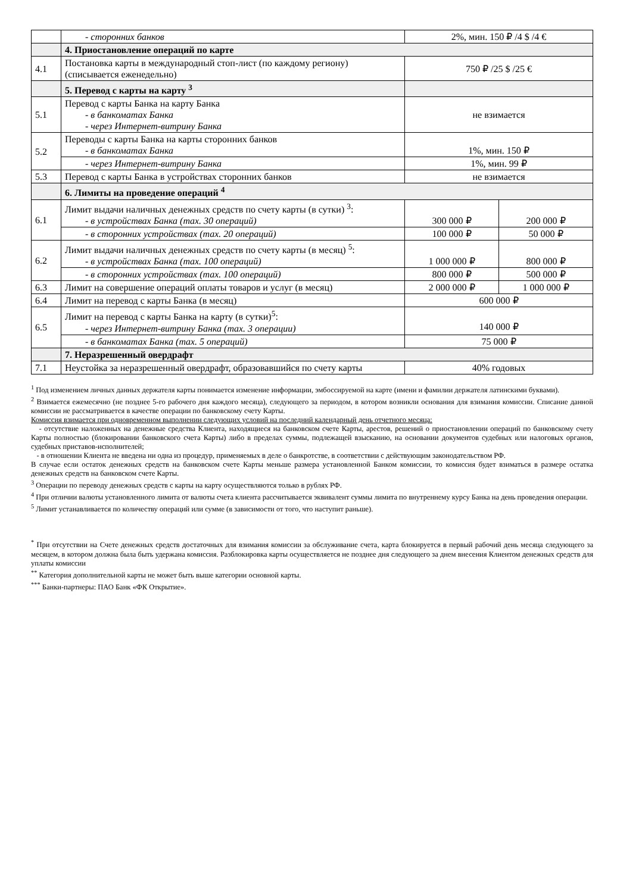| | - сторонних банков | 2%, мин. 150 ₽ /4 $ /4 € | |
| | 4. Приостановление операций по карте | | |
| 4.1 | Постановка карты в международный стоп-лист (по каждому региону) (списывается еженедельно) | 750 ₽ /25 $ /25 € | |
| | 5. Перевод с карты на карту <sup>3</sup> | | |
| 5.1 | Перевод с карты Банка на карту Банка - в банкоматах Банка - через Интернет-витрину Банка | не взимается | |
| 5.2 | Переводы с карты Банка на карты сторонних банков - в банкоматах Банка | 1%, мин. 150 ₽ | |
| | - через Интернет-витрину Банка | 1%, мин. 99 ₽ | |
| 5.3 | Перевод с карты Банка в устройствах сторонних банков | не взимается | |
| | 6. Лимиты на проведение операций <sup>4</sup> | | |
| 6.1 | Лимит выдачи наличных денежных средств по счету карты (в сутки) <sup>3</sup>: - в устройствах Банка (max. 30 операций) | 300 000 ₽ | 200 000 ₽ |
| | - в сторонних устройствах (max. 20 операций) | 100 000 ₽ | 50 000 ₽ |
| 6.2 | Лимит выдачи наличных денежных средств по счету карты (в месяц) <sup>5</sup>: - в устройствах Банка (max. 100 операций) | 1 000 000 ₽ | 800 000 ₽ |
| | - в сторонних устройствах (max. 100 операций) | 800 000 ₽ | 500 000 ₽ |
| 6.3 | Лимит на совершение операций оплаты товаров и услуг (в месяц) | 2 000 000 ₽ | 1 000 000 ₽ |
| 6.4 | Лимит на перевод с карты Банка (в месяц) | 600 000 ₽ | |
| 6.5 | Лимит на перевод с карты Банка на карту (в сутки)<sup>5</sup>: - через Интернет-витрину Банка (max. 3 операции) | 140 000 ₽ | |
| | - в банкоматах Банка (max. 5 операций) | 75 000 ₽ | |
| | 7. Неразрешенный овердрафт | | |
| 7.1 | Неустойка за неразрешенный овердрафт, образовавшийся по счету карты | 40% годовых | |
<sup>1</sup> Под изменением личных данных держателя карты понимается изменение информации, эмбоссируемой на карте (имени и фамилии держателя латинскими буквами).
<sup>2</sup> Взимается ежемесячно (не позднее 5-го рабочего дня каждого месяца), следующего за периодом, в котором возникли основания для взимания комиссии. Списание данной комиссии не рассматривается в качестве операции по банковскому счету Карты.
Комиссия взимается при одновременном выполнении следующих условий на последний календарный день отчетного месяца:
- отсутствие наложенных на денежные средства Клиента, находящиеся на банковском счете Карты, арестов, решений о приостановлении операций по банковскому счету Карты полностью (блокировании банковского счета Карты) либо в пределах суммы, подлежащей взысканию, на основании документов судебных или налоговых органов, судебных приставов-исполнителей;
- в отношении Клиента не введена ни одна из процедур, применяемых в деле о банкротстве, в соответствии с действующим законодательством РФ.
В случае если остаток денежных средств на банковском счете Карты меньше размера установленной Банком комиссии, то комиссия будет взиматься в размере остатка денежных средств на банковском счете Карты.
<sup>3</sup> Операции по переводу денежных средств с карты на карту осуществляются только в рублях РФ.
<sup>4</sup> При отличии валюты установленного лимита от валюты счета клиента рассчитывается эквивалент суммы лимита по внутреннему курсу Банка на день проведения операции.
<sup>5</sup> Лимит устанавливается по количеству операций или сумме (в зависимости от того, что наступит раньше).
<sup>*</sup> При отсутствии на Счете денежных средств достаточных для взимания комиссии за обслуживание счета, карта блокируется в первый рабочий день месяца следующего за месяцем, в котором должна была быть удержана комиссия. Разблокировка карты осуществляется не позднее дня следующего за днем внесения Клиентом денежных средств для уплаты комиссии
<sup>**</sup> Категория дополнительной карты не может быть выше категории основной карты.
<sup>***</sup> Банки-партнеры: ПАО Банк «ФК Открытие».